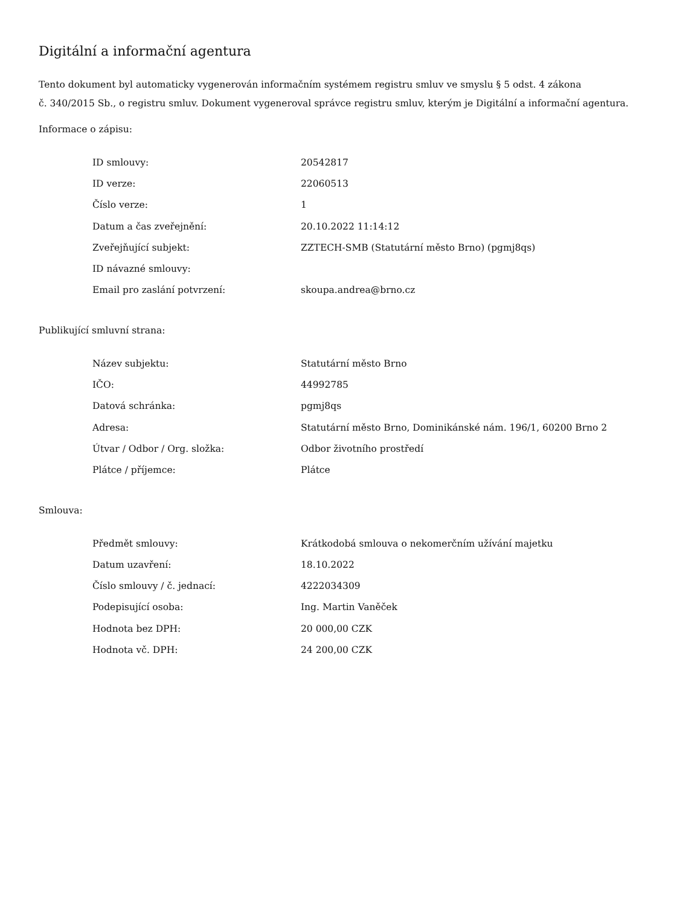Digitální a informační agentura
Tento dokument byl automaticky vygenerován informačním systémem registru smluv ve smyslu § 5 odst. 4 zákona
č. 340/2015 Sb., o registru smluv. Dokument vygeneroval správce registru smluv, kterým je Digitální a informační agentura.
Informace o zápisu:
| ID smlouvy: | 20542817 |
| ID verze: | 22060513 |
| Číslo verze: | 1 |
| Datum a čas zveřejnění: | 20.10.2022 11:14:12 |
| Zveřejňující subjekt: | ZZTECH-SMB (Statutární město Brno) (pgmj8qs) |
| ID návazné smlouvy: | |
| Email pro zaslání potvrzení: | skoupa.andrea@brno.cz |
Publikující smluvní strana:
| Název subjektu: | Statutární město Brno |
| IČO: | 44992785 |
| Datová schránka: | pgmj8qs |
| Adresa: | Statutární město Brno, Dominikánské nám. 196/1, 60200 Brno 2 |
| Útvar / Odbor / Org. složka: | Odbor životního prostředí |
| Plátce / příjemce: | Plátce |
Smlouva:
| Předmět smlouvy: | Krátkodobá smlouva o nekomerčním užívání majetku |
| Datum uzavření: | 18.10.2022 |
| Číslo smlouvy / č. jednací: | 4222034309 |
| Podepisující osoba: | Ing. Martin Vaněček |
| Hodnota bez DPH: | 20 000,00 CZK |
| Hodnota vč. DPH: | 24 200,00 CZK |